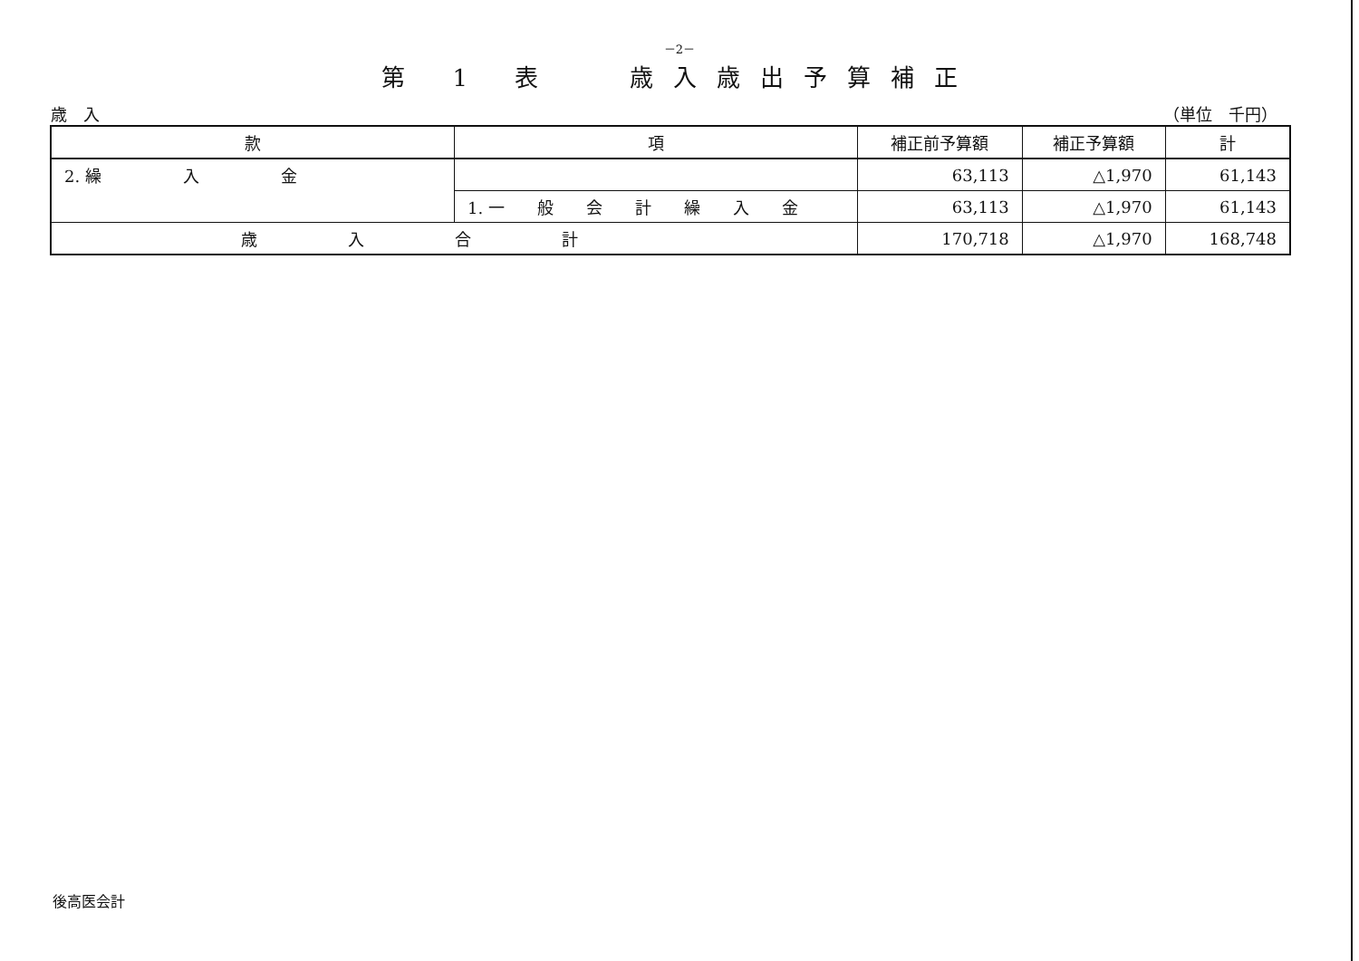－2－
第 1 表　 歳入歳出予算補正
歳　入 （単位　千円）
| 款 | 項 | 補正前予算額 | 補正予算額 | 計 |
| --- | --- | --- | --- | --- |
| 2. 繰 入 金 | | 63,113 | △1,970 | 61,143 |
| | 1. 一 般 会 計 繰 入 金 | 63,113 | △1,970 | 61,143 |
| 歳入合計 | | 170,718 | △1,970 | 168,748 |
後高医会計